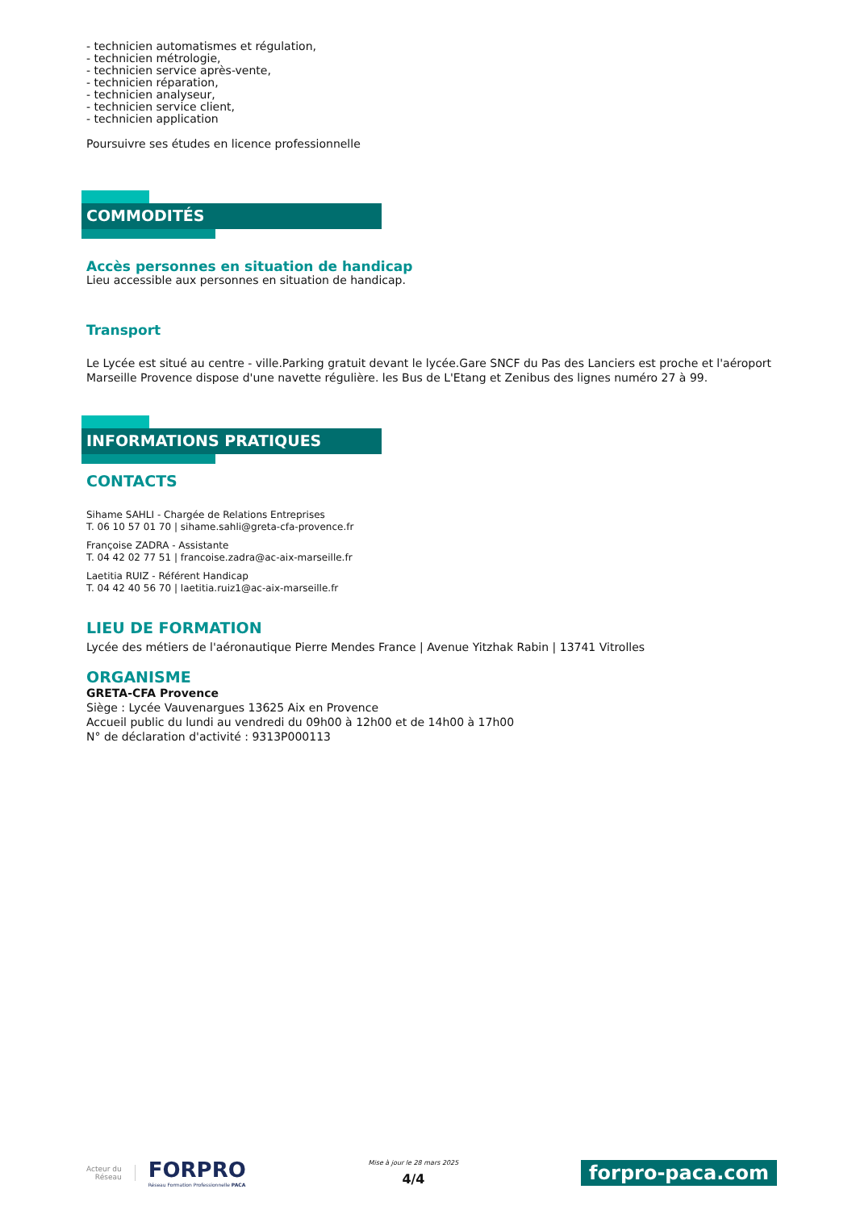- technicien automatismes et régulation,
- technicien métrologie,
- technicien service après-vente,
- technicien réparation,
- technicien analyseur,
- technicien service client,
- technicien application
Poursuivre ses études en licence professionnelle
COMMODITÉS
Accès personnes en situation de handicap
Lieu accessible aux personnes en situation de handicap.
Transport
Le Lycée est situé au centre - ville.Parking gratuit devant le lycée.Gare SNCF du Pas des Lanciers est proche et l'aéroport Marseille Provence dispose d'une navette régulière. les Bus de L'Etang et Zenibus des lignes numéro 27 à 99.
INFORMATIONS PRATIQUES
CONTACTS
Sihame SAHLI - Chargée de Relations Entreprises
T. 06 10 57 01 70 | sihame.sahli@greta-cfa-provence.fr
Françoise ZADRA - Assistante
T. 04 42 02 77 51 | francoise.zadra@ac-aix-marseille.fr
Laetitia RUIZ - Référent Handicap
T. 04 42 40 56 70 | laetitia.ruiz1@ac-aix-marseille.fr
LIEU DE FORMATION
Lycée des métiers de l'aéronautique Pierre Mendes France | Avenue Yitzhak Rabin | 13741 Vitrolles
ORGANISME
GRETA-CFA Provence
Siège : Lycée Vauvenargues 13625 Aix en Provence
Accueil public du lundi au vendredi du 09h00 à 12h00 et de 14h00 à 17h00
N° de déclaration d'activité : 9313P000113
Acteur du
Réseau
FORPRO
Réseau Formation Professionnelle PACA
Mise à jour le 28 mars 2025
4/4
forpro-paca.com